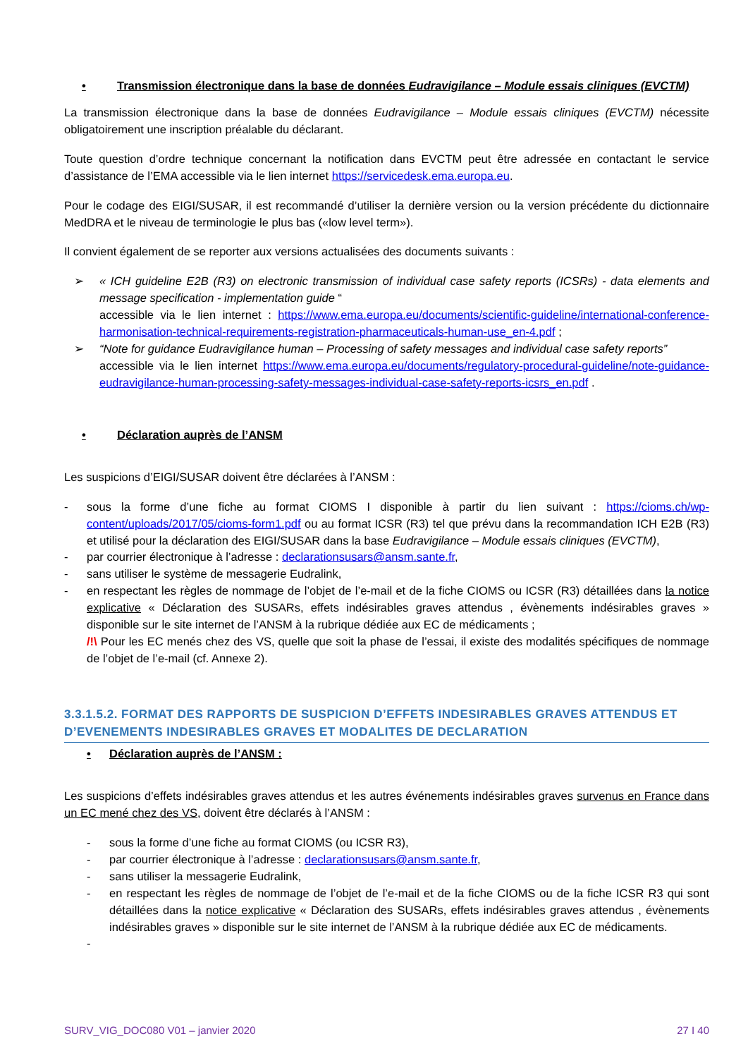• Transmission électronique dans la base de données Eudravigilance – Module essais cliniques (EVCTM)
La transmission électronique dans la base de données Eudravigilance – Module essais cliniques (EVCTM) nécessite obligatoirement une inscription préalable du déclarant.
Toute question d’ordre technique concernant la notification dans EVCTM peut être adressée en contactant le service d’assistance de l’EMA accessible via le lien internet https://servicedesk.ema.europa.eu.
Pour le codage des EIGI/SUSAR, il est recommandé d’utiliser la dernière version ou la version précédente du dictionnaire MedDRA et le niveau de terminologie le plus bas («low level term»).
Il convient également de se reporter aux versions actualisées des documents suivants :
➢ « ICH guideline E2B (R3) on electronic transmission of individual case safety reports (ICSRs) - data elements and message specification - implementation guide “
accessible via le lien internet : https://www.ema.europa.eu/documents/scientific-guideline/international-conference-harmonisation-technical-requirements-registration-pharmaceuticals-human-use_en-4.pdf ;
➢ “Note for guidance Eudravigilance human – Processing of safety messages and individual case safety reports”
accessible via le lien internet https://www.ema.europa.eu/documents/regulatory-procedural-guideline/note-guidance-eudravigilance-human-processing-safety-messages-individual-case-safety-reports-icsrs_en.pdf .
• Déclaration auprès de l’ANSM
Les suspicions d’EIGI/SUSAR doivent être déclarées à l’ANSM :
- sous la forme d’une fiche au format CIOMS I disponible à partir du lien suivant : https://cioms.ch/wp-content/uploads/2017/05/cioms-form1.pdf ou au format ICSR (R3) tel que prévu dans la recommandation ICH E2B (R3) et utilisé pour la déclaration des EIGI/SUSAR dans la base Eudravigilance – Module essais cliniques (EVCTM),
- par courrier électronique à l’adresse : declarationsusars@ansm.sante.fr,
- sans utiliser le système de messagerie Eudralink,
- en respectant les règles de nommage de l’objet de l’e-mail et de la fiche CIOMS ou ICSR (R3) détaillées dans la notice explicative « Déclaration des SUSARs, effets indésirables graves attendus , évènements indésirables graves » disponible sur le site internet de l’ANSM à la rubrique dédiée aux EC de médicaments ;
/!\ Pour les EC menés chez des VS, quelle que soit la phase de l’essai, il existe des modalités spécifiques de nommage de l’objet de l’e-mail (cf. Annexe 2).
3.3.1.5.2. FORMAT DES RAPPORTS DE SUSPICION D’EFFETS INDESIRABLES GRAVES ATTENDUS ET D’EVENEMENTS INDESIRABLES GRAVES ET MODALITES DE DECLARATION
• Déclaration auprès de l’ANSM :
Les suspicions d’effets indésirables graves attendus et les autres événements indésirables graves survenus en France dans un EC mené chez des VS, doivent être déclarés à l’ANSM :
- sous la forme d’une fiche au format CIOMS (ou ICSR R3),
- par courrier électronique à l’adresse : declarationsusars@ansm.sante.fr,
- sans utiliser la messagerie Eudralink,
- en respectant les règles de nommage de l’objet de l’e-mail et de la fiche CIOMS ou de la fiche ICSR R3 qui sont détaillées dans la notice explicative « Déclaration des SUSARs, effets indésirables graves attendus , évènements indésirables graves » disponible sur le site internet de l’ANSM à la rubrique dédiée aux EC de médicaments.
-
SURV_VIG_DOC080 V01 – janvier 2020 27 I 40